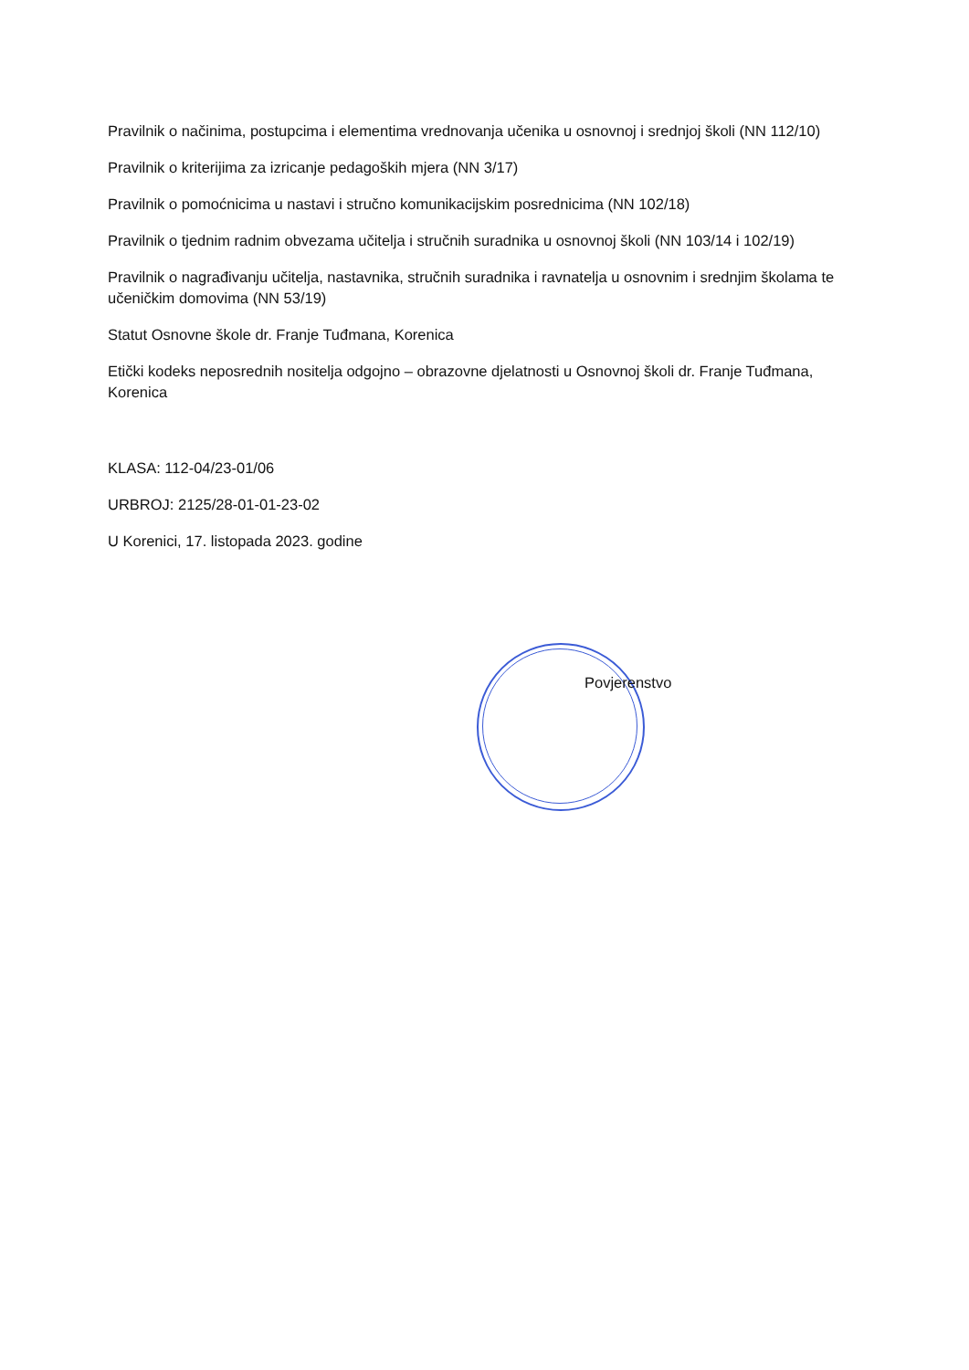Pravilnik o načinima, postupcima i elementima vrednovanja učenika u osnovnoj i srednjoj školi (NN 112/10)
Pravilnik o kriterijima za izricanje pedagoških mjera (NN 3/17)
Pravilnik o pomoćnicima u nastavi i stručno komunikacijskim posrednicima (NN 102/18)
Pravilnik o tjednim radnim obvezama učitelja i stručnih suradnika u osnovnoj školi (NN 103/14 i 102/19)
Pravilnik o nagrađivanju učitelja, nastavnika, stručnih suradnika i ravnatelja u osnovnim i srednjim školama te učeničkim domovima (NN 53/19)
Statut Osnovne škole dr. Franje Tuđmana, Korenica
Etički kodeks neposrednih nositelja odgojno – obrazovne djelatnosti u Osnovnoj školi dr. Franje Tuđmana, Korenica
KLASA: 112-04/23-01/06
URBROJ: 2125/28-01-01-23-02
U Korenici, 17. listopada 2023. godine
Povjerenstvo